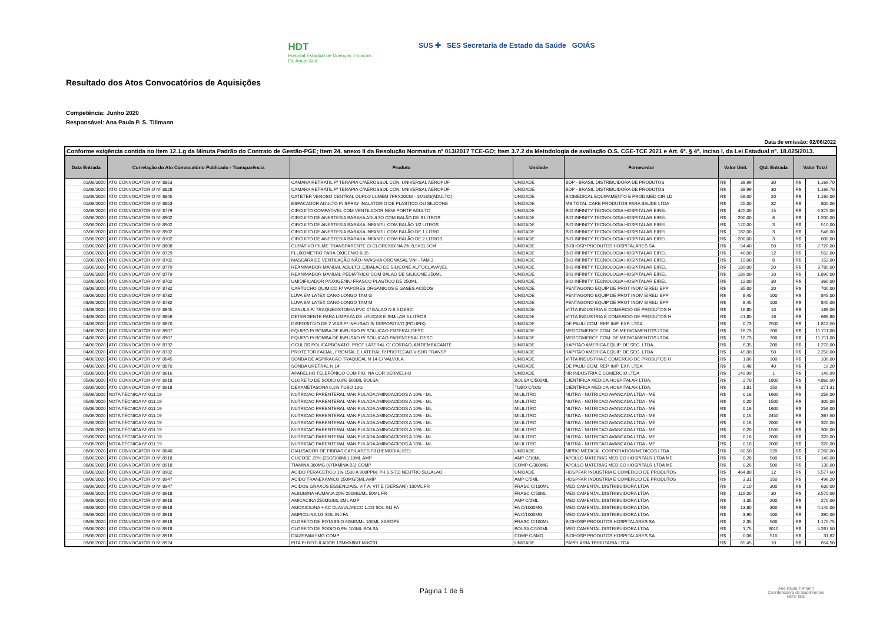HDT
Hospital Estadual de Doenças Tropicais
Dr. Anuar Aud
SUS ✚ SES Secretaria de Estado da Saúde GOIÁS
Resultado dos Atos Convocatórios de Aquisições
Competência: Junho 2020
Responsável: Ana Paula P. S. Tillmann
Data de emissão: 02/06/2022
| Conforme exigência contida no Item 12.1.g da Minuta Padrão do Contrato de Gestão-PGE; Item 24, anexo II da Resolução Normativa nº 013/2017 TCE-GO; Item 3.7.2 da Metodologia de avaliação O.S. CGE-TCE 2021 e Art. 6º. § 4º, inciso I, da Lei Estadual nº. 18.025/2013. | | | | | | | | | |
| Data Entrada | Correlação do Ato Convocatório Publicado - Transparência | Produto | Unidade | Fornecedor | Valor Unit. | | Qtd. Entrada | Valor Total | |
| 01/06/2020 | ATO CONVOCATÓRIO Nº 8853 | CAMARA RETRATIL P/ TERAPIA C/AEROSSOL CON. UNIVERSAL AEROPUF | UNIDADE | BDP - BRASIL DISTRIBUIDORA DE PRODUTOS | R$ | 38,99 | 30 | R$ | 1.169,70 |
| 01/06/2020 | ATO CONVOCATÓRIO Nº 8828 | CAMARA RETRATIL P/ TERAPIA C/AEROSSOL CON. UNIVERSAL AEROPUF | UNIDADE | BDP - BRASIL DISTRIBUIDORA DE PRODUTOS | R$ | 38,99 | 30 | R$ | 1.169,70 |
| 01/06/2020 | ATO CONVOCATÓRIO Nº 8845 | CATETER VENOSO CENTRAL DUPLO LUMEM 7FRX20CM - 14/18G(ADULTO) | UNIDADE | BIOMEDICAL EQUIPAMENTO E PROD.MED CIR LD | R$ | 58,00 | 20 | R$ | 1.160,00 |
| 01/06/2020 | ATO CONVOCATÓRIO Nº 8853 | ESPACADOR ADULTO P/ SPRAY INALATORIO DE PLASTICO OU SILICONE | UNIDADE | MS TOTAL CARE PRODUTOS PARA SAUDE LTDA | R$ | 25,00 | 32 | R$ | 800,00 |
| 02/06/2020 | ATO CONVOCATÓRIO Nº 8779 | CIRCUITO COMPATIVEL COM VENTILADOR NEW PORTP ADULTO | UNIDADE | BIO INFINITY TECNOLOGIA HOSPITALAR EIREL | R$ | 425,00 | 15 | R$ | 6.375,00 |
| 02/06/2020 | ATO CONVOCATÓRIO Nº 8902 | CIRCUITO DE ANESTESIA BARAKA ADULTO COM BALÃO DE 3 LITROS | UNIDADE | BIO INFINITY TECNOLOGIA HOSPITALAR EIREL | R$ | 200,00 | 6 | R$ | 1.200,00 |
| 02/06/2020 | ATO CONVOCATÓRIO Nº 8902 | CIRCUITO DE ANESTESIA BARAKA INFANTIL COM BALÃO 1/2 LITROS | UNIDADE | BIO INFINITY TECNOLOGIA HOSPITALAR EIREL | R$ | 170,00 | 3 | R$ | 510,00 |
| 02/06/2020 | ATO CONVOCATÓRIO Nº 8902 | CIRCUITO DE ANESTESIA BARAKA INFANTIL COM BALÃO DE 1 LITRO | UNIDADE | BIO INFINITY TECNOLOGIA HOSPITALAR EIREL | R$ | 182,00 | 3 | R$ | 546,00 |
| 02/06/2020 | ATO CONVOCATÓRIO Nº 8702 | CIRCUITO DE ANESTESIA BARAKA INFANTIL COM BALÃO DE 2 LITROS | UNIDADE | BIO INFINITY TECNOLOGIA HOSPITALAR EIREL | R$ | 200,00 | 3 | R$ | 600,00 |
| 02/06/2020 | ATO CONVOCATÓRIO Nº 8808 | CURATIVO FILME TRANSPARENTE C/ CLOREXIDINA 2% 8,5X11,5CM | UNIDADE | BIOHOSP PRODUTOS HOSPITALARES SA | R$ | 54,40 | 50 | R$ | 2.720,00 |
| 02/06/2020 | ATO CONVOCATÓRIO Nº 8729 | FLUXOMETRO PARA OXIGENIO 0-15 | UNIDADE | BIO INFINITY TECNOLOGIA HOSPITALAR EIREL | R$ | 46,00 | 12 | R$ | 552,00 |
| 02/06/2020 | ATO CONVOCATÓRIO Nº 8702 | MASCARA DE VENTILAÇÃO NÃO INVASIVA ORONASAL VNI - TAM.3 | UNIDADE | BIO INFINITY TECNOLOGIA HOSPITALAR EIREL | R$ | 19,00 | 8 | R$ | 152,00 |
| 02/06/2020 | ATO CONVOCATÓRIO Nº 8779 | REANIMADOR MANUAL ADULTO ,C/BALAO DE SILICONE AUTOCLAVÁVEL | UNIDADE | BIO INFINITY TECNOLOGIA HOSPITALAR EIREL | R$ | 189,00 | 20 | R$ | 3.780,00 |
| 02/06/2020 | ATO CONVOCATÓRIO Nº 8779 | REANIMADOR MANUAL PEDIATRICO COM BALAO DE SILICONE 250ML | UNIDADE | BIO INFINITY TECNOLOGIA HOSPITALAR EIREL | R$ | 189,00 | 10 | R$ | 1.890,00 |
| 02/06/2020 | ATO CONVOCATÓRIO Nº 8702 | UMIDIFICADOR P/OXIGENIO FRASCO PLASTICO DE 250ML | UNIDADE | BIO INFINITY TECNOLOGIA HOSPITALAR EIREL | R$ | 12,00 | 30 | R$ | 360,00 |
| 03/06/2020 | ATO CONVOCATÓRIO Nº 8732 | CARTUCHO QUIMICO P/ VAPORES ORGANICOS E GASES ACIDOS | UNIDADE | PENTAGONO EQUIP DE PROT INDIV EIRELI EPP | R$ | 35,00 | 20 | R$ | 700,00 |
| 03/06/2020 | ATO CONVOCATÓRIO Nº 8732 | LUVA EM LATEX CANO LONGO TAM G | UNIDADE | PENTAGONO EQUIP DE PROT INDIV EIRELI EPP | R$ | 8,45 | 100 | R$ | 845,00 |
| 03/06/2020 | ATO CONVOCATÓRIO Nº 8732 | LUVA EM LATEX CANO LONGO TAM M | UNIDADE | PENTAGONO EQUIP DE PROT INDIV EIRELI EPP | R$ | 8,45 | 100 | R$ | 845,00 |
| 04/06/2020 | ATO CONVOCATÓRIO Nº 8845 | CANULA P/ TRAQUEOSTOMIA PVC C/ BALAO N 8,5 DESC | UNIDADE | VITTA INDUSTRIA E COMERCIO DE PRODUTOS H | R$ | 16,80 | 10 | R$ | 168,00 |
| 04/06/2020 | ATO CONVOCATÓRIO Nº 8856 | DETERGENTE PARA LIMPEZA DE LOUÇAS E SIMILAR 5 LITROS | UNIDADE | VITTA INDUSTRIA E COMERCIO DE PRODUTOS H | R$ | 41,80 | 16 | R$ | 668,80 |
| 04/06/2020 | ATO CONVOCATÓRIO Nº 8870 | DISPOSITIVO DE 2 VIAS P/ INFUSAO S/ DISPOSITIVO (POLIFIX) | UNIDADE | DE PAULI COM. REP. IMP. EXP. LTDA | R$ | 0,73 | 2500 | R$ | 1.812,50 |
| 04/06/2020 | ATO CONVOCATÓRIO Nº 8907 | EQUIPO P/ BOMBA DE INFUSAO P/ SOLUCAO ENTERAL DESC | UNIDADE | MEDCOMERCE COM. DE MEDICAMENTOS LTDA | R$ | 16,73 | 700 | R$ | 11.711,00 |
| 04/06/2020 | ATO CONVOCATÓRIO Nº 8907 | EQUIPO P/ BOMBA DE INFUSAO P/ SOLUCAO PARENTERAL DESC | UNIDADE | MEDCOMERCE COM. DE MEDICAMENTOS LTDA | R$ | 16,73 | 700 | R$ | 11.711,00 |
| 04/06/2020 | ATO CONVOCATÓRIO Nº 8732 | OCULOS POLICARBONATO, PROT LATERAL C/ CORDAO, ANTIEMBACANTE | UNIDADE | KAPITAO AMERICA EQUIP. DE SEG. LTDA | R$ | 6,35 | 200 | R$ | 1.270,00 |
| 04/06/2020 | ATO CONVOCATÓRIO Nº 8732 | PROTETOR FACIAL, FRONTAL E LATERAL P/ PROTECAO VISOR TRANSP | UNIDADE | KAPITAO AMERICA EQUIP. DE SEG. LTDA | R$ | 45,00 | 50 | R$ | 2.250,00 |
| 04/06/2020 | ATO CONVOCATÓRIO Nº 8845 | SONDA DE ASPIRACAO TRAQUEAL N 14 C/ VALVULA | UNIDADE | VITTA INDUSTRIA E COMERCIO DE PRODUTOS H | R$ | 1,06 | 100 | R$ | 106,00 |
| 04/06/2020 | ATO CONVOCATÓRIO Nº 8870 | SONDA URETRAL N 14 | UNIDADE | DE PAULI COM. REP. IMP. EXP. LTDA | R$ | 0,48 | 40 | R$ | 19,20 |
| 05/06/2020 | ATO CONVOCATÓRIO Nº 8616 | APARELHO TELEFÔNICO COM FIO, NA COR VERMELHO | UNIDADE | NR INDUSTRIA E COMERCIO LTDA | R$ | 149,99 | 1 | R$ | 149,99 |
| 05/06/2020 | ATO CONVOCATÓRIO Nº 8918 | CLORETO DE SODIO 0,9% 500ML BOLSA | BOLSA C/500ML | CIENTIFICA MEDICA HOSPITALAR LTDA. | R$ | 2,70 | 1800 | R$ | 4.860,00 |
| 05/06/2020 | ATO CONVOCATÓRIO Nº 8918 | DEXAMETASONA 0,1% TUBO 10G | TUBO C/10G | CIENTIFICA MEDICA HOSPITALAR LTDA. | R$ | 1,81 | 150 | R$ | 271,31 |
| 05/06/2020 | NOTA TÉCNICA Nº 011.19 | NUTRICAO PARENTERAL MANIPULADA AMINOACIDOS A 10% - ML | MILILITRO | NUTRA - NUTRICAO AVANCADA LTDA - ME | R$ | 0,16 | 1600 | R$ | 256,00 |
| 05/06/2020 | NOTA TÉCNICA Nº 011.19 | NUTRICAO PARENTERAL MANIPULADA AMINOACIDOS A 10% - ML | MILILITRO | NUTRA - NUTRICAO AVANCADA LTDA - ME | R$ | 0,20 | 1500 | R$ | 300,00 |
| 05/06/2020 | NOTA TÉCNICA Nº 011.19 | NUTRICAO PARENTERAL MANIPULADA AMINOACIDOS A 10% - ML | MILILITRO | NUTRA - NUTRICAO AVANCADA LTDA - ME | R$ | 0,16 | 1600 | R$ | 256,00 |
| 05/06/2020 | NOTA TÉCNICA Nº 011.19 | NUTRICAO PARENTERAL MANIPULADA AMINOACIDOS A 10% - ML | MILILITRO | NUTRA - NUTRICAO AVANCADA LTDA - ME | R$ | 0,15 | 2450 | R$ | 367,50 |
| 05/06/2020 | NOTA TÉCNICA Nº 011.19 | NUTRICAO PARENTERAL MANIPULADA AMINOACIDOS A 10% - ML | MILILITRO | NUTRA - NUTRICAO AVANCADA LTDA - ME | R$ | 0,16 | 2000 | R$ | 320,00 |
| 05/06/2020 | NOTA TÉCNICA Nº 011.19 | NUTRICAO PARENTERAL MANIPULADA AMINOACIDOS A 10% - ML | MILILITRO | NUTRA - NUTRICAO AVANCADA LTDA - ME | R$ | 0,20 | 1500 | R$ | 300,00 |
| 05/06/2020 | NOTA TÉCNICA Nº 011.19 | NUTRICAO PARENTERAL MANIPULADA AMINOACIDOS A 10% - ML | MILILITRO | NUTRA - NUTRICAO AVANCADA LTDA - ME | R$ | 0,16 | 2000 | R$ | 320,00 |
| 05/06/2020 | NOTA TÉCNICA Nº 011.19 | NUTRICAO PARENTERAL MANIPULADA AMINOACIDOS A 10% - ML | MILILITRO | NUTRA - NUTRICAO AVANCADA LTDA - ME | R$ | 0,16 | 2000 | R$ | 320,00 |
| 08/06/2020 | ATO CONVOCATÓRIO Nº 8840 | DIALISADOR DE FIBRAS CAPILARES F8 (HEMODIALISE) | UNIDADE | NIPRO MEDICAL CORPORATION MEDICOS LTDA | R$ | 60,50 | 120 | R$ | 7.260,00 |
| 08/06/2020 | ATO CONVOCATÓRIO Nº 8918 | GLICOSE 25% (25G/100ML) 10ML AMP | AMP C/10ML | APOLLO MATERIAS MEDICO HOSPITALR LTDA ME | R$ | 0,28 | 500 | R$ | 140,00 |
| 08/06/2020 | ATO CONVOCATÓRIO Nº 8918 | TIAMINA 300MG (VITAMINA B1) COMP | COMP C/300MG | APOLLO MATERIAS MEDICO HOSPITALR LTDA ME | R$ | 0,26 | 500 | R$ | 130,00 |
| 09/06/2020 | ATO CONVOCATÓRIO Nº 8902 | ACIDO PERACETICO 1% 1500 A 900PPM, PH 5,5-7,0 NEUTRO 5LGALAO | UNIDADE | HOSPFAR INDUSTRIA E COMERCIO DE PRODUTOS | R$ | 464,80 | 12 | R$ | 5.577,60 |
| 09/06/2020 | ATO CONVOCATÓRIO Nº 8947 | ACIDO TRANEXAMICO 250MG/5ML AMP | AMP C/5ML | HOSPFAR INDUSTRIA E COMERCIO DE PRODUTOS | R$ | 3,31 | 150 | R$ | 496,20 |
| 09/06/2020 | ATO CONVOCATÓRIO Nº 8947 | ACIDOS GRAXOS ESSENCIAIS, VIT A, VIT E (DERSANI) 100ML FR | FRASC C/100ML | MEDICAMENTAL DISTRIBUIDORA LTDA | R$ | 2,10 | 300 | R$ | 630,00 |
| 09/06/2020 | ATO CONVOCATÓRIO Nº 8918 | ALBUMINA HUMANA 20% 200MG/ML 50ML FR | FRASC C/50ML | MEDICAMENTAL DISTRIBUIDORA LTDA | R$ | 119,00 | 30 | R$ | 3.570,00 |
| 09/06/2020 | ATO CONVOCATÓRIO Nº 8918 | AMICACINA 250MG/ML 2ML AMP | AMP C/2ML | MEDICAMENTAL DISTRIBUIDORA LTDA | R$ | 1,35 | 200 | R$ | 270,00 |
| 09/06/2020 | ATO CONVOCATÓRIO Nº 8918 | AMOXICILINA + AC CLAVULANICO 1.2G SOL INJ FA | FA C/1000MG | MEDICAMENTAL DISTRIBUIDORA LTDA | R$ | 13,80 | 300 | R$ | 4.140,00 |
| 09/06/2020 | ATO CONVOCATÓRIO Nº 8918 | AMPICILINA 1G SOL INJ FA | FA C/1000MG | MEDICAMENTAL DISTRIBUIDORA LTDA | R$ | 3,90 | 100 | R$ | 390,00 |
| 09/06/2020 | ATO CONVOCATÓRIO Nº 8918 | CLORETO DE POTASSIO 60MG/ML 100ML XAROPE | FRASC C/100ML | BIOHOSP PRODUTOS HOSPITALARES SA | R$ | 2,35 | 500 | R$ | 1.175,75 |
| 09/06/2020 | ATO CONVOCATÓRIO Nº 8918 | CLORETO DE SODIO 0,9% 100ML BOLSA | BOLSA C/100ML | MEDICAMENTAL DISTRIBUIDORA LTDA | R$ | 1,75 | 3010 | R$ | 5.267,50 |
| 09/06/2020 | ATO CONVOCATÓRIO Nº 8918 | DIAZEPAM 5MG COMP | COMP C/5MG | BIOHOSP PRODUTOS HOSPITALARES SA | R$ | 0,06 | 510 | R$ | 31,62 |
| 09/06/2020 | ATO CONVOCATÓRIO Nº 8924 | FITA P/ ROTULADOR 12MMX8MT M-K231 | UNIDADE | PAPELARIA TRIBUTARIA LTDA | R$ | 65,45 | 10 | R$ | 654,50 |
Página 1 de 6
Ana Paula Tillmann
Coordenadora de Suprimentos
HDT/ ISG